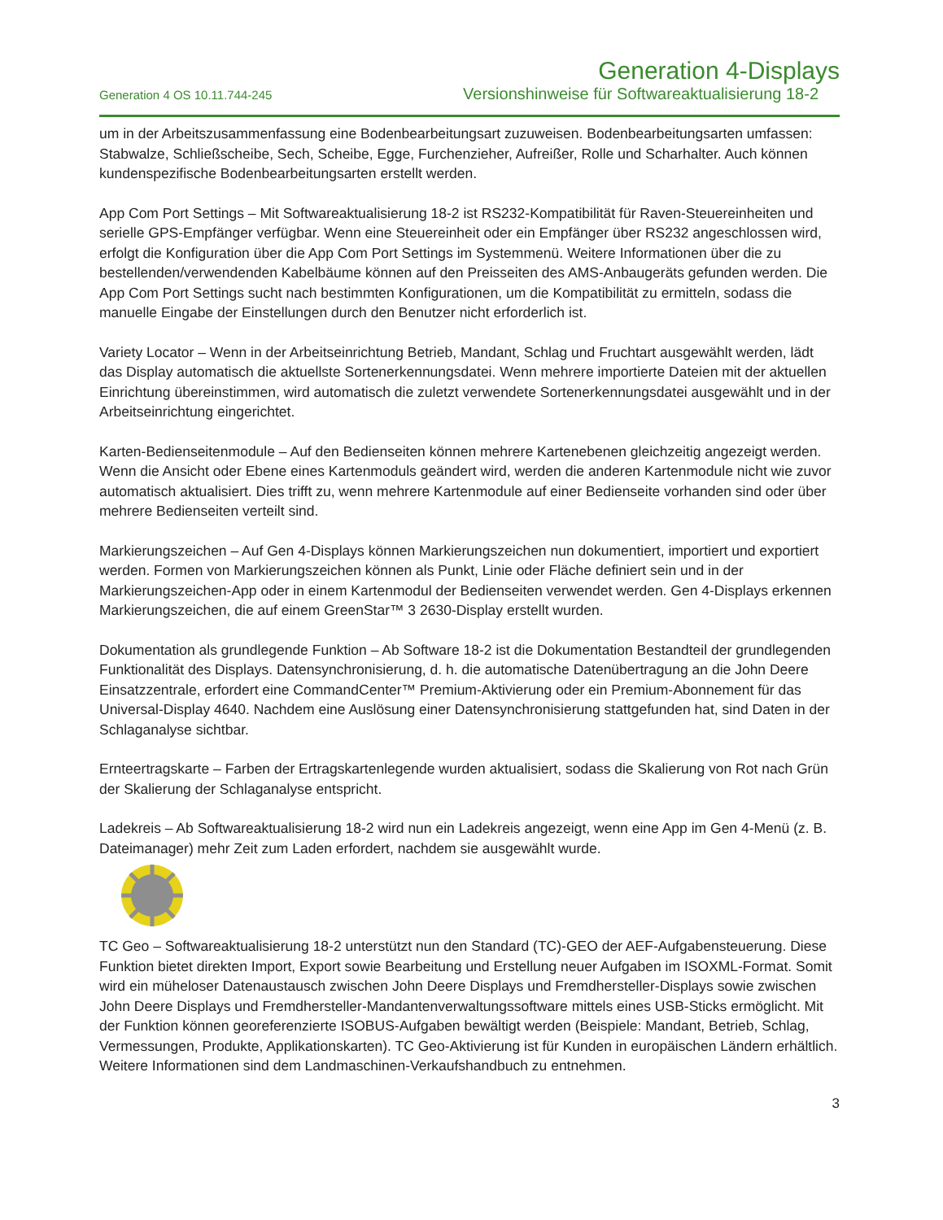Generation 4-Displays
Generation 4 OS 10.11.744-245 Versionshinweise für Softwareaktualisierung 18-2
um in der Arbeitszusammenfassung eine Bodenbearbeitungsart zuzuweisen. Bodenbearbeitungsarten umfassen: Stabwalze, Schließscheibe, Sech, Scheibe, Egge, Furchenzieher, Aufreißer, Rolle und Scharhalter. Auch können kundenspezifische Bodenbearbeitungsarten erstellt werden.
App Com Port Settings – Mit Softwareaktualisierung 18-2 ist RS232-Kompatibilität für Raven-Steuereinheiten und serielle GPS-Empfänger verfügbar. Wenn eine Steuereinheit oder ein Empfänger über RS232 angeschlossen wird, erfolgt die Konfiguration über die App Com Port Settings im Systemmenü. Weitere Informationen über die zu bestellenden/verwendenden Kabelbäume können auf den Preisseiten des AMS-Anbaugeräts gefunden werden. Die App Com Port Settings sucht nach bestimmten Konfigurationen, um die Kompatibilität zu ermitteln, sodass die manuelle Eingabe der Einstellungen durch den Benutzer nicht erforderlich ist.
Variety Locator – Wenn in der Arbeitseinrichtung Betrieb, Mandant, Schlag und Fruchtart ausgewählt werden, lädt das Display automatisch die aktuellste Sortenerkennungsdatei. Wenn mehrere importierte Dateien mit der aktuellen Einrichtung übereinstimmen, wird automatisch die zuletzt verwendete Sortenerkennungsdatei ausgewählt und in der Arbeitseinrichtung eingerichtet.
Karten-Bedienseitenmodule – Auf den Bedienseiten können mehrere Kartenebenen gleichzeitig angezeigt werden. Wenn die Ansicht oder Ebene eines Kartenmoduls geändert wird, werden die anderen Kartenmodule nicht wie zuvor automatisch aktualisiert. Dies trifft zu, wenn mehrere Kartenmodule auf einer Bedienseite vorhanden sind oder über mehrere Bedienseiten verteilt sind.
Markierungszeichen – Auf Gen 4-Displays können Markierungszeichen nun dokumentiert, importiert und exportiert werden. Formen von Markierungszeichen können als Punkt, Linie oder Fläche definiert sein und in der Markierungszeichen-App oder in einem Kartenmodul der Bedienseiten verwendet werden. Gen 4-Displays erkennen Markierungszeichen, die auf einem GreenStar™ 3 2630-Display erstellt wurden.
Dokumentation als grundlegende Funktion – Ab Software 18-2 ist die Dokumentation Bestandteil der grundlegenden Funktionalität des Displays. Datensynchronisierung, d. h. die automatische Datenübertragung an die John Deere Einsatzzentrale, erfordert eine CommandCenter™ Premium-Aktivierung oder ein Premium-Abonnement für das Universal-Display 4640. Nachdem eine Auslösung einer Datensynchronisierung stattgefunden hat, sind Daten in der Schlaganalyse sichtbar.
Ernteertragskarte – Farben der Ertragskartenlegende wurden aktualisiert, sodass die Skalierung von Rot nach Grün der Skalierung der Schlaganalyse entspricht.
Ladekreis – Ab Softwareaktualisierung 18-2 wird nun ein Ladekreis angezeigt, wenn eine App im Gen 4-Menü (z. B. Dateimanager) mehr Zeit zum Laden erfordert, nachdem sie ausgewählt wurde.
TC Geo – Softwareaktualisierung 18-2 unterstützt nun den Standard (TC)-GEO der AEF-Aufgabensteuerung. Diese Funktion bietet direkten Import, Export sowie Bearbeitung und Erstellung neuer Aufgaben im ISOXML-Format. Somit wird ein müheloser Datenaustausch zwischen John Deere Displays und Fremdhersteller-Displays sowie zwischen John Deere Displays und Fremdhersteller-Mandantenverwaltungssoftware mittels eines USB-Sticks ermöglicht. Mit der Funktion können georeferenzierte ISOBUS-Aufgaben bewältigt werden (Beispiele: Mandant, Betrieb, Schlag, Vermessungen, Produkte, Applikationskarten). TC Geo-Aktivierung ist für Kunden in europäischen Ländern erhältlich. Weitere Informationen sind dem Landmaschinen-Verkaufshandbuch zu entnehmen.
3